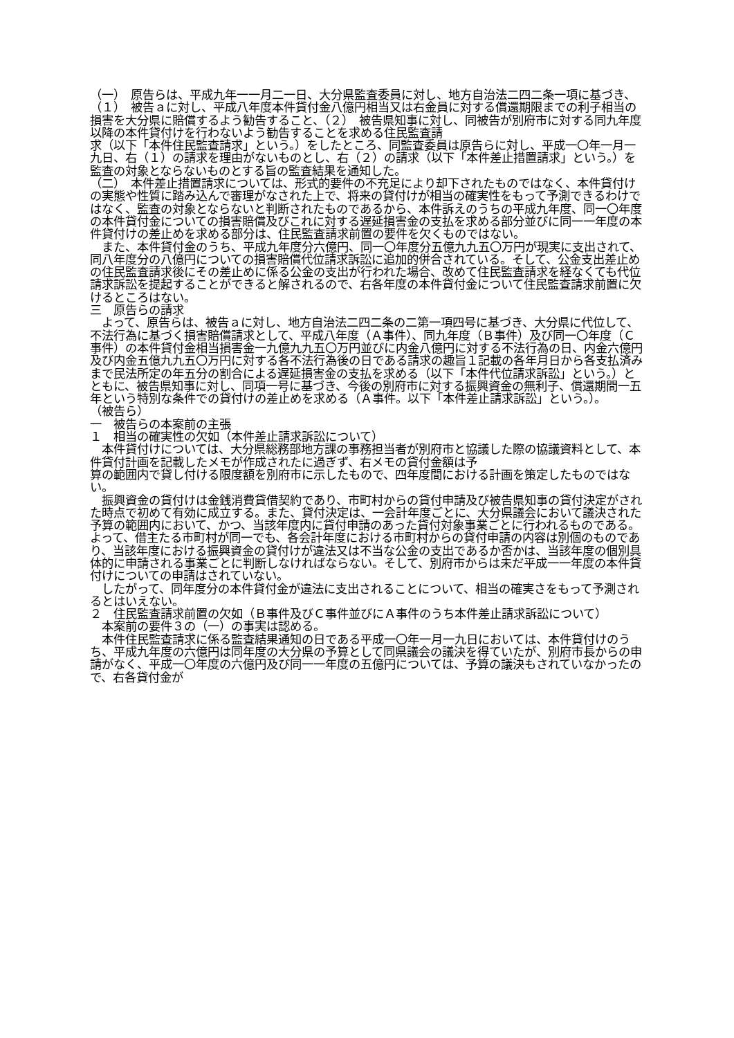（一）　原告らは、平成九年一一月二一日、大分県監査委員に対し、地方自治法二四二条一項に基づき、（１）　被告ａに対し、平成八年度本件貸付金八億円相当又は右金員に対する償還期限までの利子相当の損害を大分県に賠償するよう勧告すること、（２）　被告県知事に対し、同被告が別府市に対する同九年度以降の本件貸付けを行わないよう勧告することを求める住民監査請
求（以下「本件住民監査請求」という。）をしたところ、同監査委員は原告らに対し、平成一〇年一月一九日、右（１）の請求を理由がないものとし、右（２）の請求（以下「本件差止措置請求」という。）を監査の対象とならないものとする旨の監査結果を通知した。
（二）　本件差止措置請求については、形式的要件の不充足により却下されたものではなく、本件貸付けの実態や性質に踏み込んで審理がなされた上で、将来の貸付けが相当の確実性をもって予測できるわけではなく、監査の対象とならないと判断されたものであるから、本件訴えのうちの平成九年度、同一〇年度の本件貸付金についての損害賠償及びこれに対する遅延損害金の支払を求める部分並びに同一一年度の本件貸付けの差止めを求める部分は、住民監査請求前置の要件を欠くものではない。
　また、本件貸付金のうち、平成九年度分六億円、同一〇年度分五億九九五〇万円が現実に支出されて、同八年度分の八億円についての損害賠償代位請求訴訟に追加的併合されている。そして、公金支出差止めの住民監査請求後にその差止めに係る公金の支出が行われた場合、改めて住民監査請求を経なくても代位請求訴訟を提起することができると解されるので、右各年度の本件貸付金について住民監査請求前置に欠けるところはない。
三　原告らの請求
　よって、原告らは、被告ａに対し、地方自治法二四二条の二第一項四号に基づき、大分県に代位して、不法行為に基づく損害賠償請求として、平成八年度（Ａ事件）、同九年度（Ｂ事件）及び同一〇年度（Ｃ事件）の本件貸付金相当損害金一九億九九五〇万円並びに内金八億円に対する不法行為の日、内金六億円及び内金五億九九五〇万円に対する各不法行為後の日である請求の趣旨１記載の各年月日から各支払済みまで民法所定の年五分の割合による遅延損害金の支払を求める（以下「本件代位請求訴訟」という。）とともに、被告県知事に対し、同項一号に基づき、今後の別府市に対する振興資金の無利子、償還期間一五年という特別な条件での貸付けの差止めを求める（Ａ事件。以下「本件差止請求訴訟」という。）。
（被告ら）
一　被告らの本案前の主張
１　相当の確実性の欠如（本件差止請求訴訟について）
　本件貸付けについては、大分県総務部地方課の事務担当者が別府市と協議した際の協議資料として、本件貸付計画を記載したメモが作成されたに過ぎず、右メモの貸付金額は予
算の範囲内で貸し付ける限度額を別府市に示したもので、四年度間における計画を策定したものではない。
　振興資金の貸付けは金銭消費貸借契約であり、市町村からの貸付申請及び被告県知事の貸付決定がされた時点で初めて有効に成立する。また、貸付決定は、一会計年度ごとに、大分県議会において議決された予算の範囲内において、かつ、当該年度内に貸付申請のあった貸付対象事業ごとに行われるものである。よって、借主たる市町村が同一でも、各会計年度における市町村からの貸付申請の内容は別個のものであり、当該年度における振興資金の貸付けが違法又は不当な公金の支出であるか否かは、当該年度の個別具体的に申請される事業ごとに判断しなければならない。そして、別府市からは未だ平成一一年度の本件貸付けについての申請はされていない。
　したがって、同年度分の本件貸付金が違法に支出されることについて、相当の確実さをもって予測されるとはいえない。
２　住民監査請求前置の欠如（Ｂ事件及びＣ事件並びにＡ事件のうち本件差止請求訴訟について）
　本案前の要件３の（一）の事実は認める。
　本件住民監査請求に係る監査結果通知の日である平成一〇年一月一九日においては、本件貸付けのうち、平成九年度の六億円は同年度の大分県の予算として同県議会の議決を得ていたが、別府市長からの申請がなく、平成一〇年度の六億円及び同一一年度の五億円については、予算の議決もされていなかったので、右各貸付金が